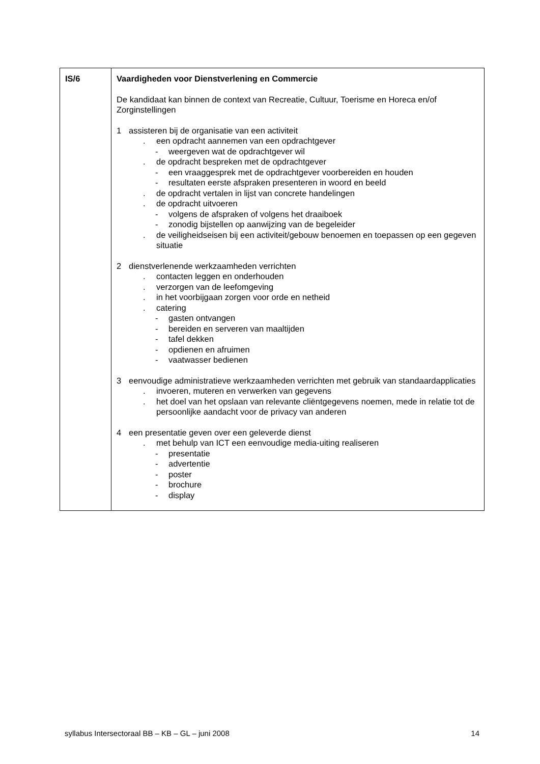| IS/6 | Vaardigheden voor Dienstverlening en Commercie De kandidaat kan binnen de context van Recreatie, Cultuur, Toerisme en Horeca en/of Zorginstellingen 1 assisteren bij de organisatie van een activiteit . een opdracht aannemen van een opdrachtgever - weergeven wat de opdrachtgever wil . de opdracht bespreken met de opdrachtgever - een vraaggesprek met de opdrachtgever voorbereiden en houden - resultaten eerste afspraken presenteren in woord en beeld . de opdracht vertalen in lijst van concrete handelingen . de opdracht uitvoeren - volgens de afspraken of volgens het draaiboek - zonodig bijstellen op aanwijzing van de begeleider . de veiligheidseisen bij een activiteit/gebouw benoemen en toepassen op een gegeven situatie 2 dienstverlenende werkzaamheden verrichten . contacten leggen en onderhouden . verzorgen van de leefomgeving . in het voorbijgaan zorgen voor orde en netheid . catering - gasten ontvangen - bereiden en serveren van maaltijden - tafel dekken - opdienen en afruimen - vaatwasser bedienen 3 eenvoudige administratieve werkzaamheden verrichten met gebruik van standaardapplicaties . invoeren, muteren en verwerken van gegevens . het doel van het opslaan van relevante cliëntgegevens noemen, mede in relatie tot de persoonlijke aandacht voor de privacy van anderen 4 een presentatie geven over een geleverde dienst . met behulp van ICT een eenvoudige media-uiting realiseren - presentatie - advertentie - poster - brochure - display |
syllabus Intersectoraal BB – KB – GL – juni 2008 14